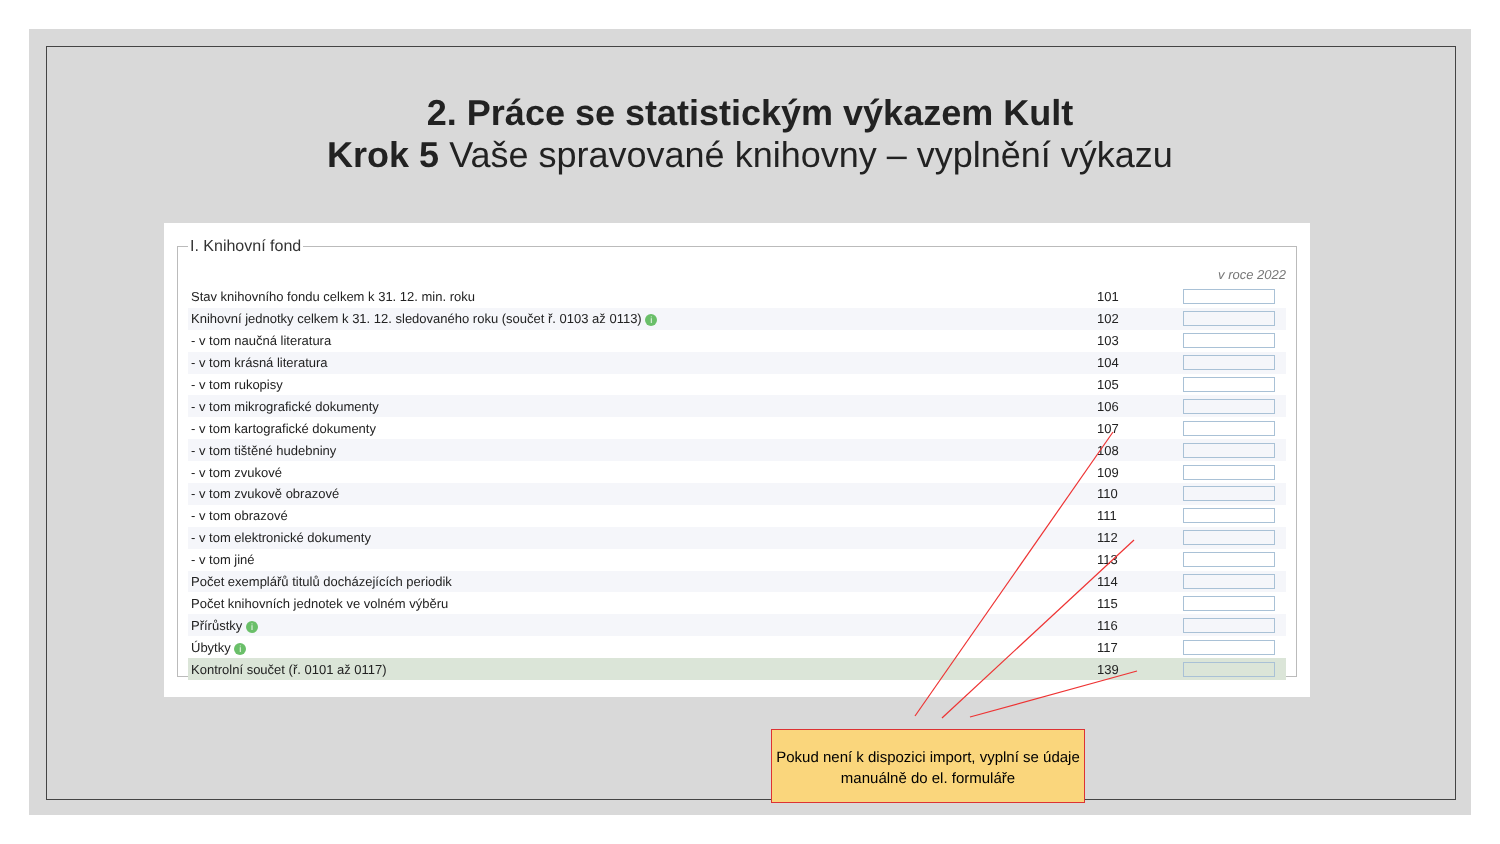2. Práce se statistickým výkazem Kult
Krok 5 Vaše spravované knihovny – vyplnění výkazu
I. Knihovní fond
v roce 2022
| Stav knihovního fondu celkem k 31. 12. min. roku | 101 | |
| Knihovní jednotky celkem k 31. 12. sledovaného roku (součet ř. 0103 až 0113) i | 102 | |
| - v tom naučná literatura | 103 | |
| - v tom krásná literatura | 104 | |
| - v tom rukopisy | 105 | |
| - v tom mikrografické dokumenty | 106 | |
| - v tom kartografické dokumenty | 107 | |
| - v tom tištěné hudebniny | 108 | |
| - v tom zvukové | 109 | |
| - v tom zvukově obrazové | 110 | |
| - v tom obrazové | 111 | |
| - v tom elektronické dokumenty | 112 | |
| - v tom jiné | 113 | |
| Počet exemplářů titulů docházejících periodik | 114 | |
| Počet knihovních jednotek ve volném výběru | 115 | |
| Přírůstky i | 116 | |
| Úbytky i | 117 | |
| Kontrolní součet (ř. 0101 až 0117) | 139 | |
Pokud není k dispozici import, vyplní se údaje manuálně do el. formuláře